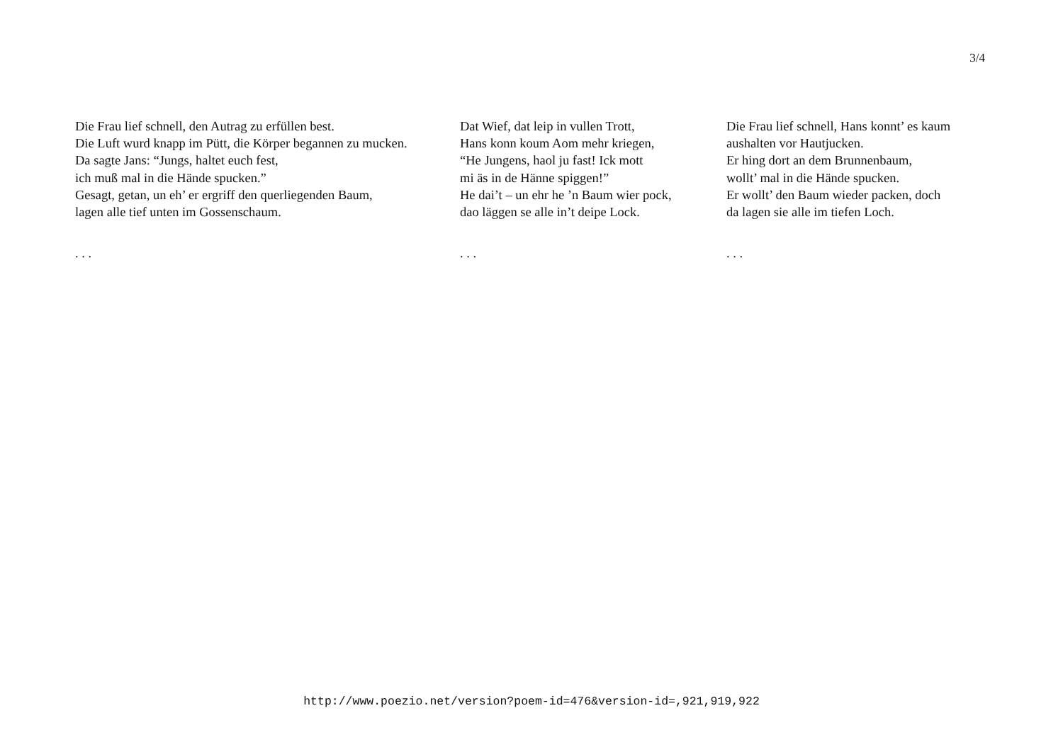3/4
Die Frau lief schnell, den Autrag zu erfüllen best.
Die Luft wurd knapp im Pütt, die Körper begannen zu mucken.
Da sagte Jans: “Jungs, haltet euch fest,
ich muß mal in die Hände spucken.”
Gesagt, getan, un eh’ er ergriff den querliegenden Baum,
lagen alle tief unten im Gossenschaum.
. . .
Dat Wief, dat leip in vullen Trott,
Hans konn koum Aom mehr kriegen,
“He Jungens, haol ju fast! Ick mott
mi äs in de Hänne spiggen!”
He dai’t – un ehr he ’n Baum wier pock,
dao läggen se alle in’t deipe Lock.
. . .
Die Frau lief schnell, Hans konnt’ es kaum
aushalten vor Hautjucken.
Er hing dort an dem Brunnenbaum,
wollt’ mal in die Hände spucken.
Er wollt’ den Baum wieder packen, doch
da lagen sie alle im tiefen Loch.
. . .
http://www.poezio.net/version?poem-id=476&version-id=,921,919,922